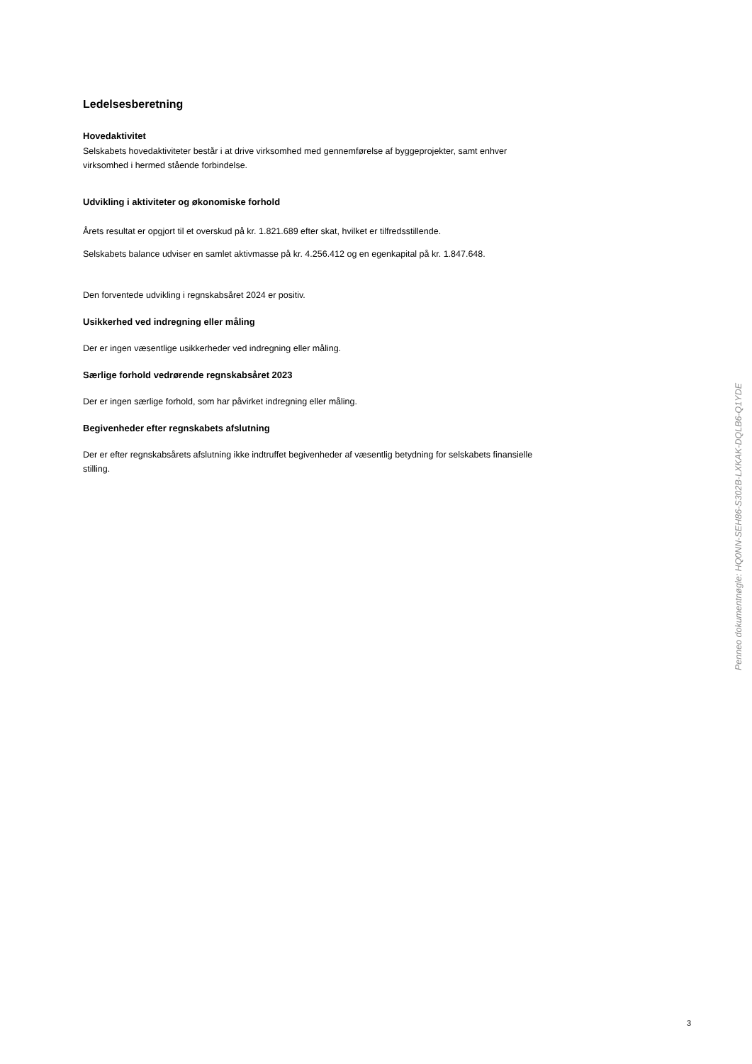Ledelsesberetning
Hovedaktivitet
Selskabets hovedaktiviteter består i at drive virksomhed med gennemførelse af byggeprojekter, samt enhver virksomhed i hermed stående forbindelse.
Udvikling i aktiviteter og økonomiske forhold
Årets resultat er opgjort til et overskud på kr. 1.821.689 efter skat, hvilket er tilfredsstillende.
Selskabets balance udviser en samlet aktivmasse på kr. 4.256.412 og en egenkapital på kr. 1.847.648.
Den forventede udvikling i regnskabsåret 2024 er positiv.
Usikkerhed ved indregning eller måling
Der er ingen væsentlige usikkerheder ved indregning eller måling.
Særlige forhold vedrørende regnskabsåret 2023
Der er ingen særlige forhold, som har påvirket indregning eller måling.
Begivenheder efter regnskabets afslutning
Der er efter regnskabsårets afslutning ikke indtruffet begivenheder af væsentlig betydning for selskabets finansielle stilling.
Penneo dokumentnøgle: HQ0NN-SEH86-S302B-LXKAK-DQLB6-Q1YDE
3